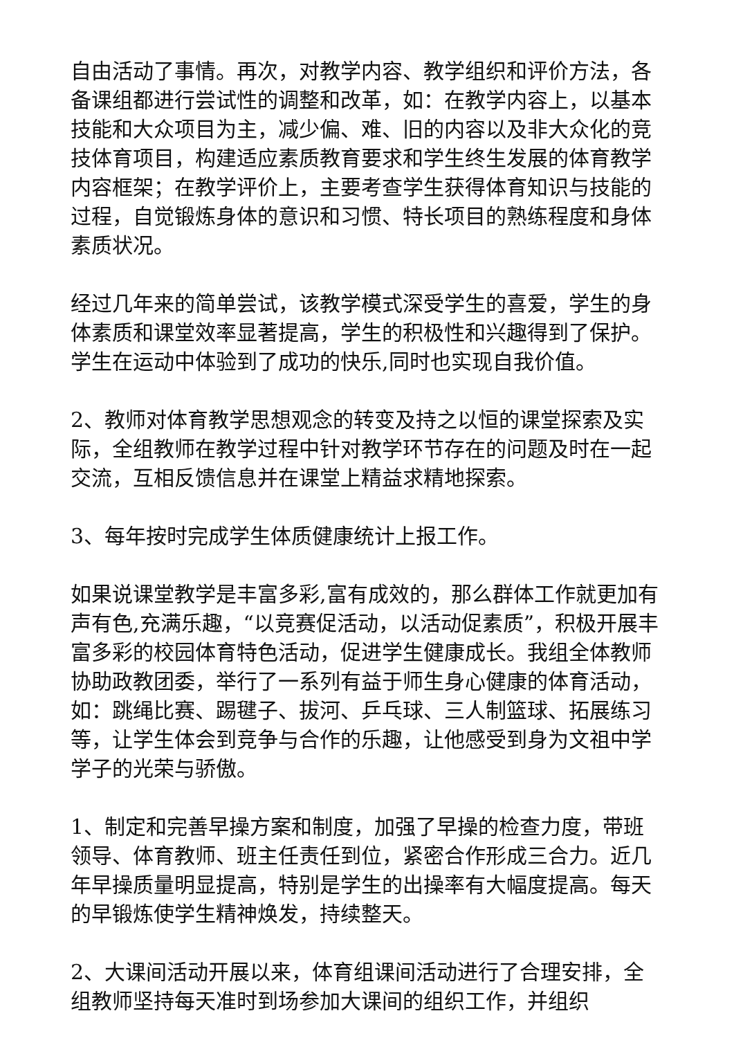自由活动了事情。再次，对教学内容、教学组织和评价方法，各备课组都进行尝试性的调整和改革，如：在教学内容上，以基本技能和大众项目为主，减少偏、难、旧的内容以及非大众化的竞技体育项目，构建适应素质教育要求和学生终生发展的体育教学内容框架；在教学评价上，主要考查学生获得体育知识与技能的过程，自觉锻炼身体的意识和习惯、特长项目的熟练程度和身体素质状况。
经过几年来的简单尝试，该教学模式深受学生的喜爱，学生的身体素质和课堂效率显著提高，学生的积极性和兴趣得到了保护。学生在运动中体验到了成功的快乐,同时也实现自我价值。
2、教师对体育教学思想观念的转变及持之以恒的课堂探索及实际，全组教师在教学过程中针对教学环节存在的问题及时在一起交流，互相反馈信息并在课堂上精益求精地探索。
3、每年按时完成学生体质健康统计上报工作。
如果说课堂教学是丰富多彩,富有成效的，那么群体工作就更加有声有色,充满乐趣，“以竞赛促活动，以活动促素质”，积极开展丰富多彩的校园体育特色活动，促进学生健康成长。我组全体教师协助政教团委，举行了一系列有益于师生身心健康的体育活动，如：跳绳比赛、踢毽子、拔河、乒乓球、三人制篮球、拓展练习等，让学生体会到竞争与合作的乐趣，让他感受到身为文祖中学学子的光荣与骄傲。
1、制定和完善早操方案和制度，加强了早操的检查力度，带班领导、体育教师、班主任责任到位，紧密合作形成三合力。近几年早操质量明显提高，特别是学生的出操率有大幅度提高。每天的早锻炼使学生精神焕发，持续整天。
2、大课间活动开展以来，体育组课间活动进行了合理安排，全组教师坚持每天准时到场参加大课间的组织工作，并组织